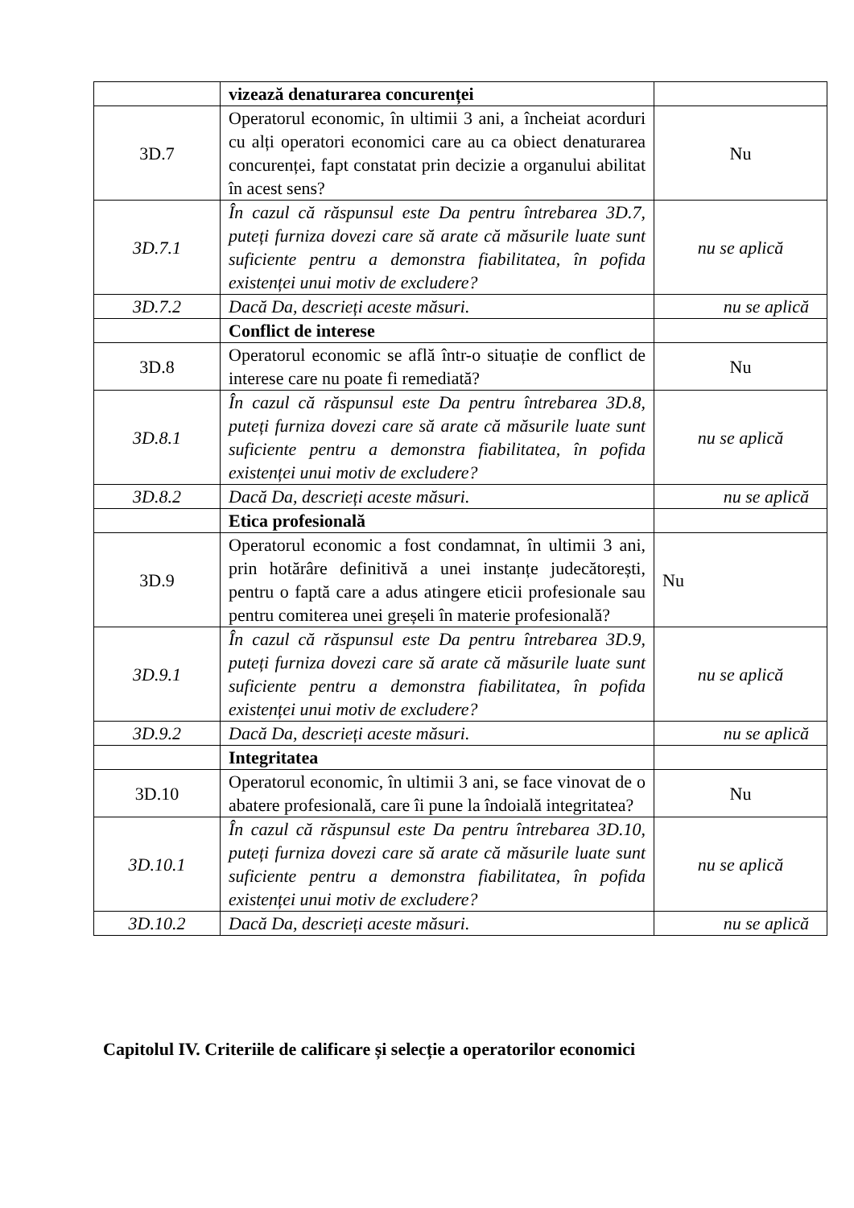| | vizează denaturarea concurenței | |
| 3D.7 | Operatorul economic, în ultimii 3 ani, a încheiat acorduri cu alți operatori economici care au ca obiect denaturarea concurenței, fapt constatat prin decizie a organului abilitat în acest sens? | Nu |
| 3D.7.1 | În cazul că răspunsul este Da pentru întrebarea 3D.7, puteți furniza dovezi care să arate că măsurile luate sunt suficiente pentru a demonstra fiabilitatea, în pofida existenței unui motiv de excludere? | nu se aplică |
| 3D.7.2 | Dacă Da, descrieți aceste măsuri. | nu se aplică |
| | Conflict de interese | |
| 3D.8 | Operatorul economic se află într-o situație de conflict de interese care nu poate fi remediată? | Nu |
| 3D.8.1 | În cazul că răspunsul este Da pentru întrebarea 3D.8, puteți furniza dovezi care să arate că măsurile luate sunt suficiente pentru a demonstra fiabilitatea, în pofida existenței unui motiv de excludere? | nu se aplică |
| 3D.8.2 | Dacă Da, descrieți aceste măsuri. | nu se aplică |
| | Etica profesională | |
| 3D.9 | Operatorul economic a fost condamnat, în ultimii 3 ani, prin hotărâre definitivă a unei instanțe judecătorești, pentru o faptă care a adus atingere eticii profesionale sau pentru comiterea unei greșeli în materie profesională? | Nu |
| 3D.9.1 | În cazul că răspunsul este Da pentru întrebarea 3D.9, puteți furniza dovezi care să arate că măsurile luate sunt suficiente pentru a demonstra fiabilitatea, în pofida existenței unui motiv de excludere? | nu se aplică |
| 3D.9.2 | Dacă Da, descrieți aceste măsuri. | nu se aplică |
| | Integritatea | |
| 3D.10 | Operatorul economic, în ultimii 3 ani, se face vinovat de o abatere profesională, care îi pune la îndoială integritatea? | Nu |
| 3D.10.1 | În cazul că răspunsul este Da pentru întrebarea 3D.10, puteți furniza dovezi care să arate că măsurile luate sunt suficiente pentru a demonstra fiabilitatea, în pofida existenței unui motiv de excludere? | nu se aplică |
| 3D.10.2 | Dacă Da, descrieți aceste măsuri. | nu se aplică |
Capitolul IV. Criteriile de calificare și selecție a operatorilor economici